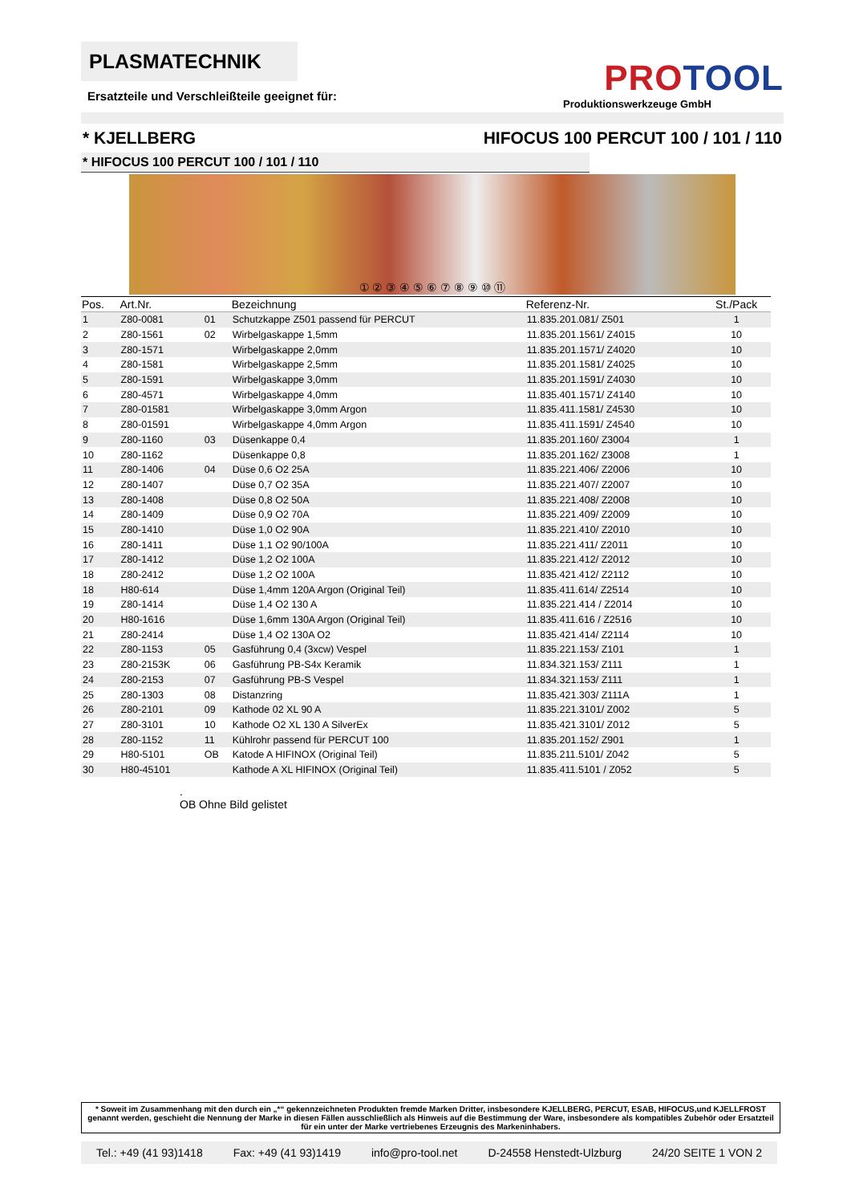PLASMATECHNIK
Ersatzteile und Verschleißteile geeignet für:
PROTOOL
Produktionswerkzeuge GmbH
* KJELLBERG HIFOCUS 100 PERCUT 100 / 101 / 110
* HIFOCUS 100 PERCUT 100 / 101 / 110
① ② ③ ④ ⑤ ⑥ ⑦ ⑧ ⑨ ⑩ ⑪
| Pos. | Art.Nr. | | Bezeichnung | Referenz-Nr. | St./Pack |
| --- | --- | --- | --- | --- | --- |
| 1 | Z80-0081 | 01 | Schutzkappe Z501 passend für PERCUT | 11.835.201.081/ Z501 | 1 |
| 2 | Z80-1561 | 02 | Wirbelgaskappe 1,5mm | 11.835.201.1561/ Z4015 | 10 |
| 3 | Z80-1571 | | Wirbelgaskappe 2,0mm | 11.835.201.1571/ Z4020 | 10 |
| 4 | Z80-1581 | | Wirbelgaskappe 2,5mm | 11.835.201.1581/ Z4025 | 10 |
| 5 | Z80-1591 | | Wirbelgaskappe 3,0mm | 11.835.201.1591/ Z4030 | 10 |
| 6 | Z80-4571 | | Wirbelgaskappe 4,0mm | 11.835.401.1571/ Z4140 | 10 |
| 7 | Z80-01581 | | Wirbelgaskappe 3,0mm Argon | 11.835.411.1581/ Z4530 | 10 |
| 8 | Z80-01591 | | Wirbelgaskappe 4,0mm Argon | 11.835.411.1591/ Z4540 | 10 |
| 9 | Z80-1160 | 03 | Düsenkappe 0,4 | 11.835.201.160/ Z3004 | 1 |
| 10 | Z80-1162 | | Düsenkappe 0,8 | 11.835.201.162/ Z3008 | 1 |
| 11 | Z80-1406 | 04 | Düse 0,6 O2 25A | 11.835.221.406/ Z2006 | 10 |
| 12 | Z80-1407 | | Düse 0,7 O2 35A | 11.835.221.407/ Z2007 | 10 |
| 13 | Z80-1408 | | Düse 0,8 O2 50A | 11.835.221.408/ Z2008 | 10 |
| 14 | Z80-1409 | | Düse 0,9 O2 70A | 11.835.221.409/ Z2009 | 10 |
| 15 | Z80-1410 | | Düse 1,0 O2 90A | 11.835.221.410/ Z2010 | 10 |
| 16 | Z80-1411 | | Düse 1,1 O2 90/100A | 11.835.221.411/ Z2011 | 10 |
| 17 | Z80-1412 | | Düse 1,2 O2 100A | 11.835.221.412/ Z2012 | 10 |
| 18 | Z80-2412 | | Düse 1,2 O2 100A | 11.835.421.412/ Z2112 | 10 |
| 18 | H80-614 | | Düse 1,4mm 120A Argon (Original Teil) | 11.835.411.614/ Z2514 | 10 |
| 19 | Z80-1414 | | Düse 1,4 O2 130 A | 11.835.221.414 / Z2014 | 10 |
| 20 | H80-1616 | | Düse 1,6mm 130A Argon (Original Teil) | 11.835.411.616 / Z2516 | 10 |
| 21 | Z80-2414 | | Düse 1,4 O2 130A O2 | 11.835.421.414/ Z2114 | 10 |
| 22 | Z80-1153 | 05 | Gasführung 0,4 (3xcw) Vespel | 11.835.221.153/ Z101 | 1 |
| 23 | Z80-2153K | 06 | Gasführung PB-S4x Keramik | 11.834.321.153/ Z111 | 1 |
| 24 | Z80-2153 | 07 | Gasführung PB-S Vespel | 11.834.321.153/ Z111 | 1 |
| 25 | Z80-1303 | 08 | Distanzring | 11.835.421.303/ Z111A | 1 |
| 26 | Z80-2101 | 09 | Kathode 02 XL 90 A | 11.835.221.3101/ Z002 | 5 |
| 27 | Z80-3101 | 10 | Kathode O2 XL 130 A SilverEx | 11.835.421.3101/ Z012 | 5 |
| 28 | Z80-1152 | 11 | Kühlrohr passend für PERCUT 100 | 11.835.201.152/ Z901 | 1 |
| 29 | H80-5101 | OB | Katode A HIFINOX (Original Teil) | 11.835.211.5101/ Z042 | 5 |
| 30 | H80-45101 | | Kathode A XL HIFINOX (Original Teil) | 11.835.411.5101 / Z052 | 5 |
.
OB Ohne Bild gelistet
* Soweit im Zusammenhang mit den durch ein „*“ gekennzeichneten Produkten fremde Marken Dritter, insbesondere KJELLBERG, PERCUT, ESAB, HIFOCUS,und KJELLFROST genannt werden, geschieht die Nennung der Marke in diesen Fällen ausschließlich als Hinweis auf die Bestimmung der Ware, insbesondere als kompatibles Zubehör oder Ersatzteil für ein unter der Marke vertriebenes Erzeugnis des Markeninhabers.
Tel.: +49 (41 93)1418 Fax: +49 (41 93)1419 info@pro-tool.net D-24558 Henstedt-Ulzburg 24/20 SEITE 1 VON 2